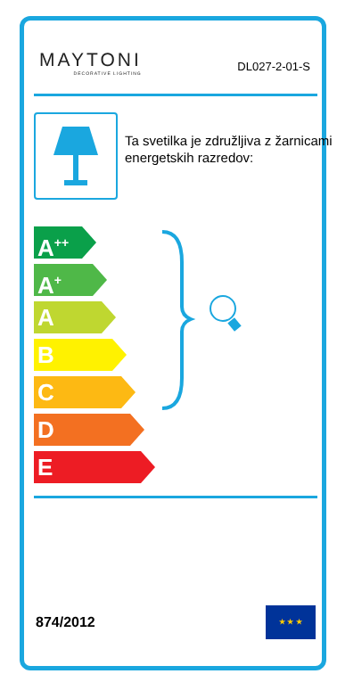MAYTONI
DECORATIVE LIGHTING
DL027-2-01-S
Ta svetilka je združljiva z žarnicami energetskih razredov:
A<sup>++</sup>
A<sup>+</sup>
A
B
C
D
E
874/2012
★ ★ ★